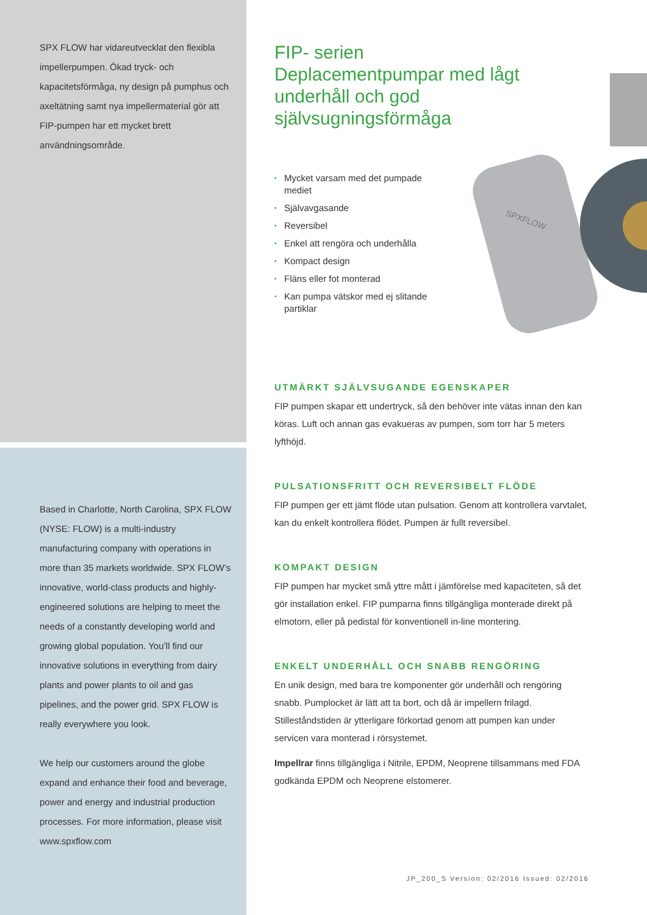SPX FLOW har vidareutvecklat den flexibla impellerpumpen. Ökad tryck- och kapacitetsförmåga, ny design på pumphus och axeltätning samt nya impellermaterial gör att FIP-pumpen har ett mycket brett användningsområde.
Based in Charlotte, North Carolina, SPX FLOW (NYSE: FLOW) is a multi-industry manufacturing company with operations in more than 35 markets worldwide. SPX FLOW’s innovative, world-class products and highly-engineered solutions are helping to meet the needs of a constantly developing world and growing global population. You’ll find our innovative solutions in everything from dairy plants and power plants to oil and gas pipelines, and the power grid. SPX FLOW is really everywhere you look.
We help our customers around the globe expand and enhance their food and beverage, power and energy and industrial production processes. For more information, please visit www.spxflow.com
SPXFLOW
FIP- serien
Deplacementpumpar med lågt underhåll och god självsugningsförmåga
▪ Mycket varsam med det pumpade mediet
▪ Självavgasande
▪ Reversibel
▪ Enkel att rengöra och underhålla
▪ Kompact design
▪ Fläns eller fot monterad
▪ Kan pumpa vätskor med ej slitande partiklar
UTMÄRKT SJÄLVSUGANDE EGENSKAPER
FIP pumpen skapar ett undertryck, så den behöver inte vätas innan den kan köras. Luft och annan gas evakueras av pumpen, som torr har 5 meters lyfthöjd.
PULSATIONSFRITT OCH REVERSIBELT FLÖDE
FIP pumpen ger ett jämt flöde utan pulsation. Genom att kontrollera varvtalet, kan du enkelt kontrollera flödet. Pumpen är fullt reversibel.
KOMPAKT DESIGN
FIP pumpen har mycket små yttre mått i jämförelse med kapaciteten, så det gör installation enkel. FIP pumparna finns tillgängliga monterade direkt på elmotorn, eller på pedistal för konventionell in-line montering.
ENKELT UNDERHÅLL OCH SNABB RENGÖRING
En unik design, med bara tre komponenter gör underhåll och rengöring snabb. Pumplocket är lätt att ta bort, och då är impellern frilagd. Stilleståndstiden är ytterligare förkortad genom att pumpen kan under servicen vara monterad i rörsystemet.
Impellrar finns tillgängliga i Nitrile, EPDM, Neoprene tillsammans med FDA godkända EPDM och Neoprene elstomerer.
JP_200_S Version: 02/2016 Issued: 02/2016